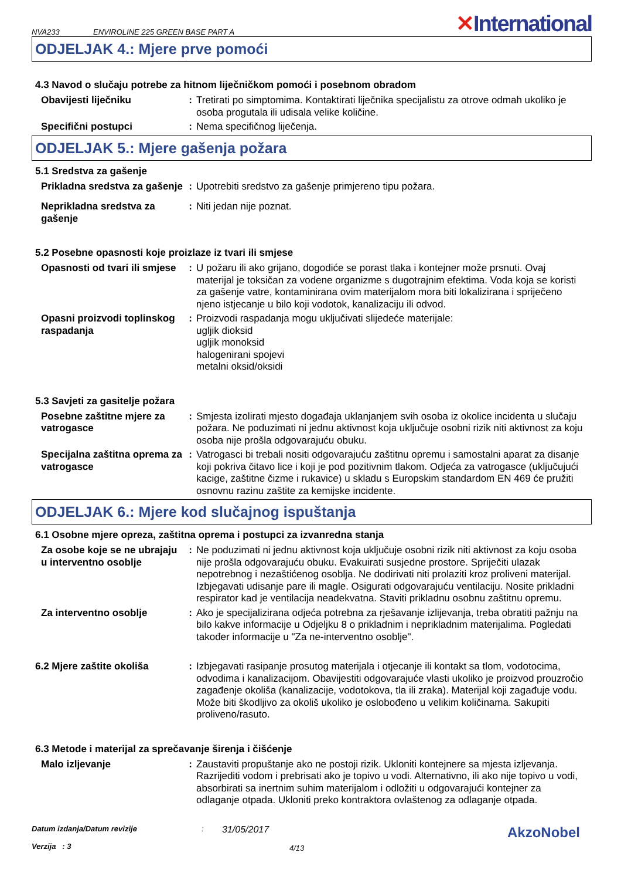NVA233 ENVIROLINE 225 GREEN BASE PART A ✕International
ODJELJAK 4.: Mjere prve pomoći
4.3 Navod o slučaju potrebe za hitnom liječničkom pomoći i posebnom obradom
Obavijesti liječniku : Tretirati po simptomima. Kontaktirati liječnika specijalistu za otrove odmah ukoliko je osoba progutala ili udisala velike količine.
Specifični postupci : Nema specifičnog liječenja.
ODJELJAK 5.: Mjere gašenja požara
5.1 Sredstva za gašenje
Prikladna sredstva za gašenje
: Upotrebiti sredstvo za gašenje primjereno tipu požara.
Neprikladna sredstva za gašenje
: Niti jedan nije poznat.
5.2 Posebne opasnosti koje proizlaze iz tvari ili smjese
Opasnosti od tvari ili smjese
: U požaru ili ako grijano, dogodiće se porast tlaka i kontejner može prsnuti. Ovaj materijal je toksičan za vodene organizme s dugotrajnim efektima. Voda koja se koristi za gašenje vatre, kontaminirana ovim materijalom mora biti lokalizirana i spriječeno njeno istjecanje u bilo koji vodotok, kanalizaciju ili odvod.
Opasni proizvodi toplinskog raspadanja
: Proizvodi raspadanja mogu uključivati slijedeće materijale:
ugljik dioksid
ugljik monoksid
halogenirani spojevi
metalni oksid/oksidi
5.3 Savjeti za gasitelje požara
Posebne zaštitne mjere za vatrogasce
: Smjesta izolirati mjesto događaja uklanjanjem svih osoba iz okolice incidenta u slučaju požara. Ne poduzimati ni jednu aktivnost koja uključuje osobni rizik niti aktivnost za koju osoba nije prošla odgovarajuću obuku.
Specijalna zaštitna oprema za vatrogasce
: Vatrogasci bi trebali nositi odgovarajuću zaštitnu opremu i samostalni aparat za disanje koji pokriva čitavo lice i koji je pod pozitivnim tlakom. Odjeća za vatrogasce (uključujući kacige, zaštitne čizme i rukavice) u skladu s Europskim standardom EN 469 će pružiti osnovnu razinu zaštite za kemijske incidente.
ODJELJAK 6.: Mjere kod slučajnog ispuštanja
6.1 Osobne mjere opreza, zaštitna oprema i postupci za izvanredna stanja
Za osobe koje se ne ubrajaju u interventno osoblje
: Ne poduzimati ni jednu aktivnost koja uključuje osobni rizik niti aktivnost za koju osoba nije prošla odgovarajuću obuku. Evakuirati susjedne prostore. Spriječiti ulazak nepotrebnog i nezaštićenog osoblja. Ne dodirivati niti prolaziti kroz proliveni materijal. Izbjegavati udisanje pare ili magle. Osigurati odgovarajuću ventilaciju. Nosite prikladni respirator kad je ventilacija neadekvatna. Staviti prikladnu osobnu zaštitnu opremu.
Za interventno osoblje : Ako je specijalizirana odjeća potrebna za rješavanje izlijevanja, treba obratiti pažnju na bilo kakve informacije u Odjeljku 8 o prikladnim i neprikladnim materijalima. Pogledati također informacije u "Za ne-interventno osoblje".
6.2 Mjere zaštite okoliša : Izbjegavati rasipanje prosutog materijala i otjecanje ili kontakt sa tlom, vodotocima, odvodima i kanalizacijom. Obavijestiti odgovarajuće vlasti ukoliko je proizvod prouzročio zagađenje okoliša (kanalizacije, vodotokova, tla ili zraka). Materijal koji zagađuje vodu. Može biti škodljivo za okoliš ukoliko je oslobođeno u velikim količinama. Sakupiti proliveno/rasuto.
6.3 Metode i materijal za sprečavanje širenja i čišćenje
Malo izljevanje : Zaustaviti propuštanje ako ne postoji rizik. Ukloniti kontejnere sa mjesta izljevanja. Razrijediti vodom i prebrisati ako je topivo u vodi. Alternativno, ili ako nije topivo u vodi, absorbirati sa inertnim suhim materijalom i odložiti u odgovarajući kontejner za odlaganje otpada. Ukloniti preko kontraktora ovlaštenog za odlaganje otpada.
Datum izdanja/Datum revizije
Verzija : 3
:
31/05/2017
4/13
AkzoNobel